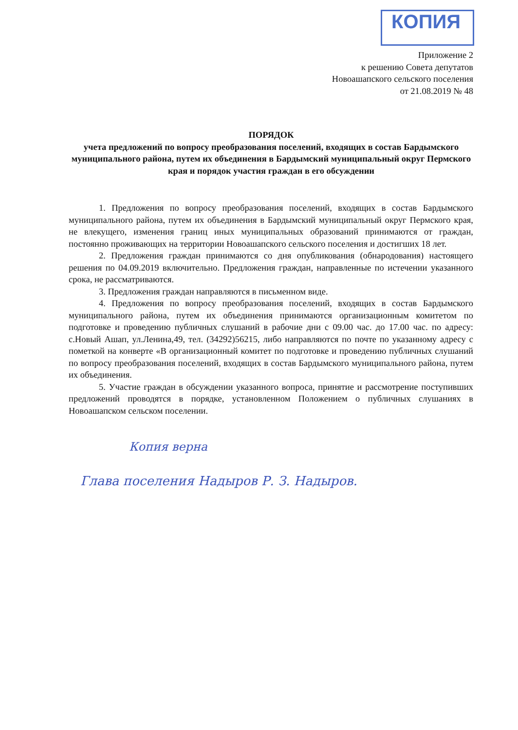КОПИЯ
Приложение 2
к решению Совета депутатов
Новоашапского сельского поселения
от 21.08.2019 № 48
ПОРЯДОК
учета предложений по вопросу преобразования поселений, входящих в состав Бардымского муниципального района, путем их объединения в Бардымский муниципальный округ Пермского края и порядок участия граждан в его обсуждении
1. Предложения по вопросу преобразования поселений, входящих в состав Бардымского муниципального района, путем их объединения в Бардымский муниципальный округ Пермского края, не влекущего, изменения границ иных муниципальных образований принимаются от граждан, постоянно проживающих на территории Новоашапского сельского поселения и достигших 18 лет.
2. Предложения граждан принимаются со дня опубликования (обнародования) настоящего решения по 04.09.2019 включительно. Предложения граждан, направленные по истечении указанного срока, не рассматриваются.
3. Предложения граждан направляются в письменном виде.
4. Предложения по вопросу преобразования поселений, входящих в состав Бардымского муниципального района, путем их объединения принимаются организационным комитетом по подготовке и проведению публичных слушаний в рабочие дни с 09.00 час. до 17.00 час. по адресу: с.Новый Ашап, ул.Ленина,49, тел. (34292)56215, либо направляются по почте по указанному адресу с пометкой на конверте «В организационный комитет по подготовке и проведению публичных слушаний по вопросу преобразования поселений, входящих в состав Бардымского муниципального района, путем их объединения.
5. Участие граждан в обсуждении указанного вопроса, принятие и рассмотрение поступивших предложений проводятся в порядке, установленном Положением о публичных слушаниях в Новоашапском сельском поселении.
Копия верна
Глава поселения Надыров Р. З. Надыров.